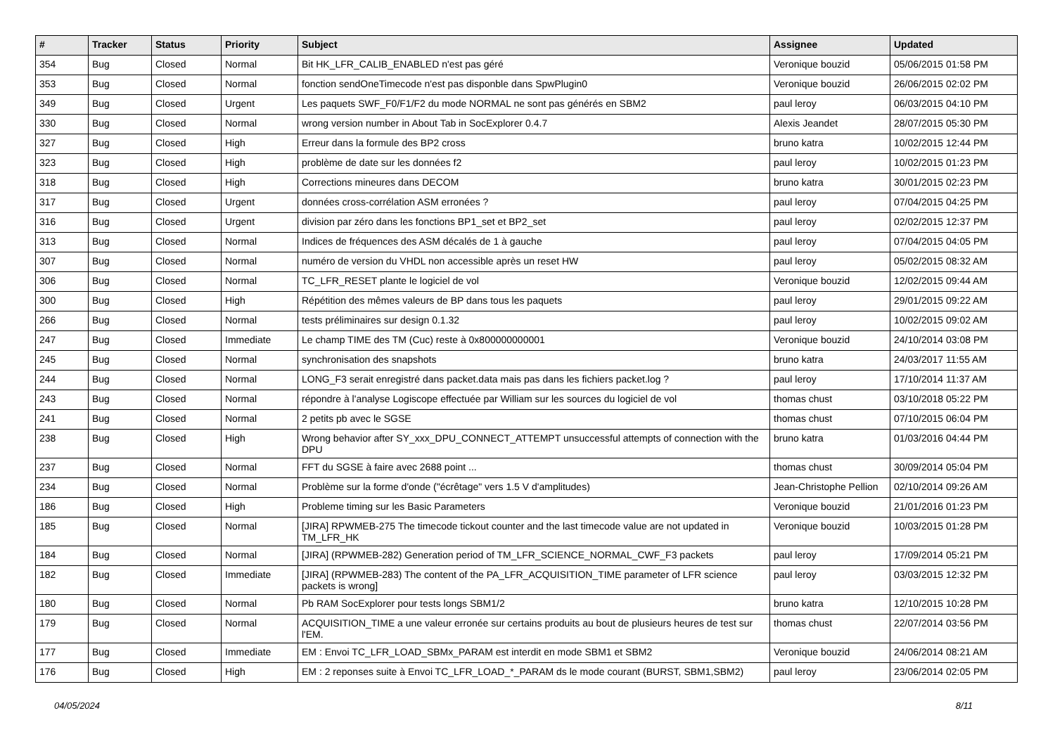| # | Tracker | Status | Priority | Subject | Assignee | Updated |
| --- | --- | --- | --- | --- | --- | --- |
| 354 | Bug | Closed | Normal | Bit HK_LFR_CALIB_ENABLED n'est pas géré | Veronique bouzid | 05/06/2015 01:58 PM |
| 353 | Bug | Closed | Normal | fonction sendOneTimecode n'est pas disponble dans SpwPlugin0 | Veronique bouzid | 26/06/2015 02:02 PM |
| 349 | Bug | Closed | Urgent | Les paquets SWF_F0/F1/F2 du mode NORMAL ne sont pas générés en SBM2 | paul leroy | 06/03/2015 04:10 PM |
| 330 | Bug | Closed | Normal | wrong version number in About Tab in SocExplorer 0.4.7 | Alexis Jeandet | 28/07/2015 05:30 PM |
| 327 | Bug | Closed | High | Erreur dans la formule des BP2 cross | bruno katra | 10/02/2015 12:44 PM |
| 323 | Bug | Closed | High | problème de date sur les données f2 | paul leroy | 10/02/2015 01:23 PM |
| 318 | Bug | Closed | High | Corrections mineures dans DECOM | bruno katra | 30/01/2015 02:23 PM |
| 317 | Bug | Closed | Urgent | données cross-corrélation ASM erronées ? | paul leroy | 07/04/2015 04:25 PM |
| 316 | Bug | Closed | Urgent | division par zéro dans les fonctions BP1_set et BP2_set | paul leroy | 02/02/2015 12:37 PM |
| 313 | Bug | Closed | Normal | Indices de fréquences des ASM décalés de 1 à gauche | paul leroy | 07/04/2015 04:05 PM |
| 307 | Bug | Closed | Normal | numéro de version du VHDL non accessible après un reset HW | paul leroy | 05/02/2015 08:32 AM |
| 306 | Bug | Closed | Normal | TC_LFR_RESET plante le logiciel de vol | Veronique bouzid | 12/02/2015 09:44 AM |
| 300 | Bug | Closed | High | Répétition des mêmes valeurs de BP dans tous les paquets | paul leroy | 29/01/2015 09:22 AM |
| 266 | Bug | Closed | Normal | tests préliminaires sur design 0.1.32 | paul leroy | 10/02/2015 09:02 AM |
| 247 | Bug | Closed | Immediate | Le champ TIME des TM (Cuc) reste à 0x800000000001 | Veronique bouzid | 24/10/2014 03:08 PM |
| 245 | Bug | Closed | Normal | synchronisation des snapshots | bruno katra | 24/03/2017 11:55 AM |
| 244 | Bug | Closed | Normal | LONG_F3 serait enregistré dans packet.data mais pas dans les fichiers packet.log ? | paul leroy | 17/10/2014 11:37 AM |
| 243 | Bug | Closed | Normal | répondre à l'analyse Logiscope effectuée par William sur les sources du logiciel de vol | thomas chust | 03/10/2018 05:22 PM |
| 241 | Bug | Closed | Normal | 2 petits pb avec le SGSE | thomas chust | 07/10/2015 06:04 PM |
| 238 | Bug | Closed | High | Wrong behavior after SY_xxx_DPU_CONNECT_ATTEMPT unsuccessful attempts of connection with the DPU | bruno katra | 01/03/2016 04:44 PM |
| 237 | Bug | Closed | Normal | FFT du SGSE à faire avec 2688 point ... | thomas chust | 30/09/2014 05:04 PM |
| 234 | Bug | Closed | Normal | Problème sur la forme d'onde ("écrêtage" vers 1.5 V d'amplitudes) | Jean-Christophe Pellion | 02/10/2014 09:26 AM |
| 186 | Bug | Closed | High | Probleme timing sur les Basic Parameters | Veronique bouzid | 21/01/2016 01:23 PM |
| 185 | Bug | Closed | Normal | [JIRA] RPWMEB-275 The timecode tickout counter and the last timecode value are not updated in TM_LFR_HK | Veronique bouzid | 10/03/2015 01:28 PM |
| 184 | Bug | Closed | Normal | [JIRA] (RPWMEB-282) Generation period of TM_LFR_SCIENCE_NORMAL_CWF_F3 packets | paul leroy | 17/09/2014 05:21 PM |
| 182 | Bug | Closed | Immediate | [JIRA] (RPWMEB-283) The content of the PA_LFR_ACQUISITION_TIME parameter of LFR science packets is wrong] | paul leroy | 03/03/2015 12:32 PM |
| 180 | Bug | Closed | Normal | Pb RAM SocExplorer pour tests longs SBM1/2 | bruno katra | 12/10/2015 10:28 PM |
| 179 | Bug | Closed | Normal | ACQUISITION_TIME a une valeur erronée sur certains produits au bout de plusieurs heures de test sur l'EM. | thomas chust | 22/07/2014 03:56 PM |
| 177 | Bug | Closed | Immediate | EM : Envoi TC_LFR_LOAD_SBMx_PARAM est interdit en mode SBM1 et SBM2 | Veronique bouzid | 24/06/2014 08:21 AM |
| 176 | Bug | Closed | High | EM : 2 reponses suite à Envoi TC_LFR_LOAD_*_PARAM ds le mode courant (BURST, SBM1,SBM2) | paul leroy | 23/06/2014 02:05 PM |
04/05/2024 8/11